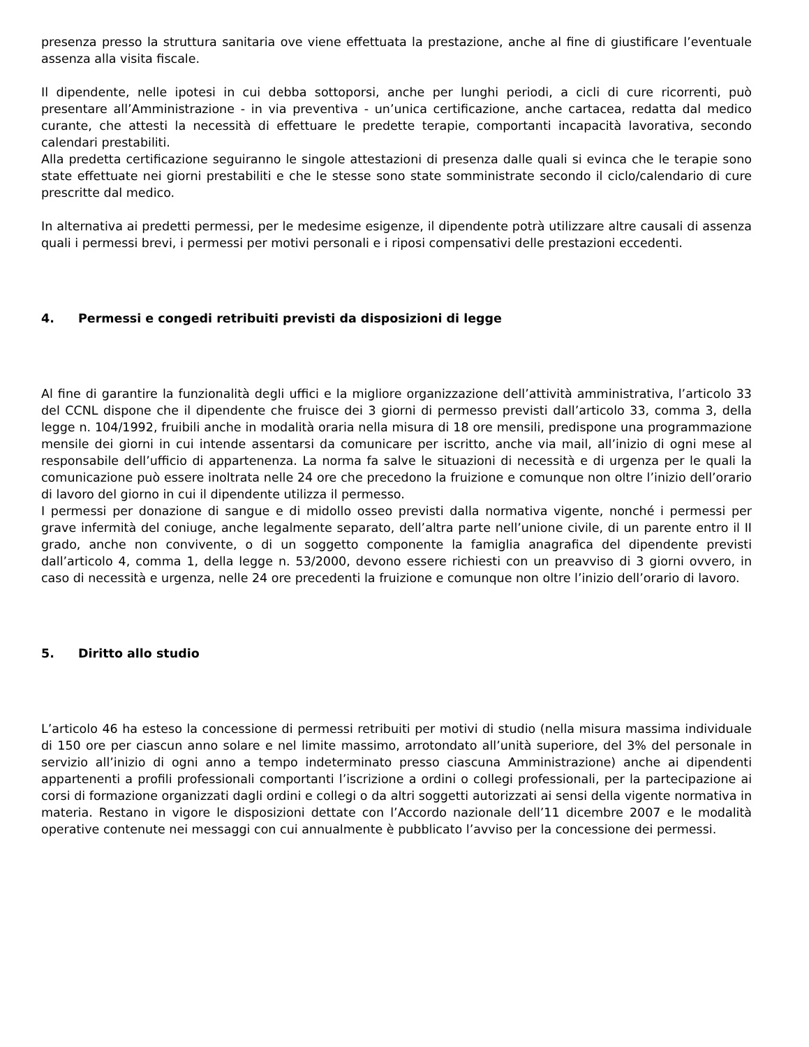presenza presso la struttura sanitaria ove viene effettuata la prestazione, anche al fine di giustificare l’eventuale assenza alla visita fiscale.
Il dipendente, nelle ipotesi in cui debba sottoporsi, anche per lunghi periodi, a cicli di cure ricorrenti, può presentare all’Amministrazione - in via preventiva - un’unica certificazione, anche cartacea, redatta dal medico curante, che attesti la necessità di effettuare le predette terapie, comportanti incapacità lavorativa, secondo calendari prestabiliti.
Alla predetta certificazione seguiranno le singole attestazioni di presenza dalle quali si evinca che le terapie sono state effettuate nei giorni prestabiliti e che le stesse sono state somministrate secondo il ciclo/calendario di cure prescritte dal medico.
In alternativa ai predetti permessi, per le medesime esigenze, il dipendente potrà utilizzare altre causali di assenza quali i permessi brevi, i permessi per motivi personali e i riposi compensativi delle prestazioni eccedenti.
4. Permessi e congedi retribuiti previsti da disposizioni di legge
Al fine di garantire la funzionalità degli uffici e la migliore organizzazione dell’attività amministrativa, l’articolo 33 del CCNL dispone che il dipendente che fruisce dei 3 giorni di permesso previsti dall’articolo 33, comma 3, della legge n. 104/1992, fruibili anche in modalità oraria nella misura di 18 ore mensili, predispone una programmazione mensile dei giorni in cui intende assentarsi da comunicare per iscritto, anche via mail, all’inizio di ogni mese al responsabile dell’ufficio di appartenenza. La norma fa salve le situazioni di necessità e di urgenza per le quali la comunicazione può essere inoltrata nelle 24 ore che precedono la fruizione e comunque non oltre l’inizio dell’orario di lavoro del giorno in cui il dipendente utilizza il permesso.
I permessi per donazione di sangue e di midollo osseo previsti dalla normativa vigente, nonché i permessi per grave infermità del coniuge, anche legalmente separato, dell’altra parte nell’unione civile, di un parente entro il II grado, anche non convivente, o di un soggetto componente la famiglia anagrafica del dipendente previsti dall’articolo 4, comma 1, della legge n. 53/2000, devono essere richiesti con un preavviso di 3 giorni ovvero, in caso di necessità e urgenza, nelle 24 ore precedenti la fruizione e comunque non oltre l’inizio dell’orario di lavoro.
5. Diritto allo studio
L’articolo 46 ha esteso la concessione di permessi retribuiti per motivi di studio (nella misura massima individuale di 150 ore per ciascun anno solare e nel limite massimo, arrotondato all’unità superiore, del 3% del personale in servizio all’inizio di ogni anno a tempo indeterminato presso ciascuna Amministrazione) anche ai dipendenti appartenenti a profili professionali comportanti l’iscrizione a ordini o collegi professionali, per la partecipazione ai corsi di formazione organizzati dagli ordini e collegi o da altri soggetti autorizzati ai sensi della vigente normativa in materia. Restano in vigore le disposizioni dettate con l’Accordo nazionale dell’11 dicembre 2007 e le modalità operative contenute nei messaggi con cui annualmente è pubblicato l’avviso per la concessione dei permessi.